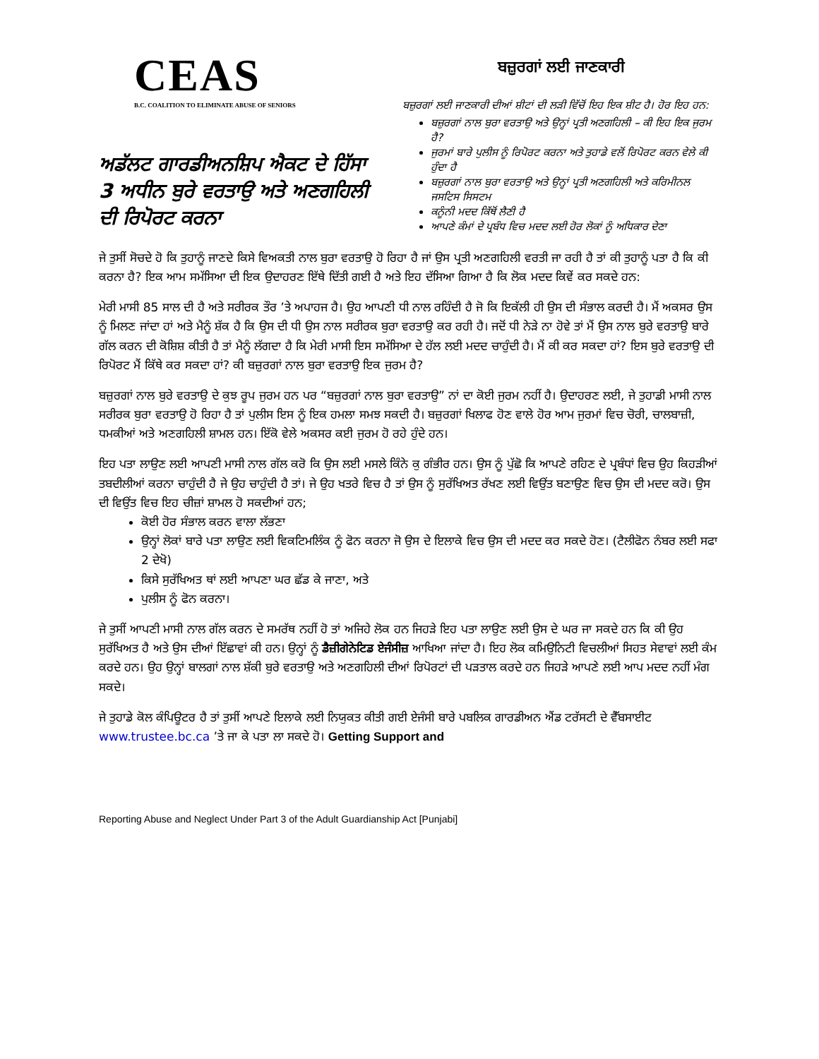CEAS
B.C. COALITION TO ELIMINATE ABUSE OF SENIORS
ਅਡੱਲਟ ਗਾਰਡੀਅਨਸ਼ਿਪ ਐਕਟ ਦੇ ਹਿੱਸਾ 3 ਅਧੀਨ ਬੁਰੇ ਵਰਤਾਉ ਅਤੇ ਅਣਗਹਿਲੀ ਦੀ ਰਿਪੋਰਟ ਕਰਨਾ
ਬਜ਼ੁਰਗਾਂ ਲਈ ਜਾਣਕਾਰੀ
ਬਜ਼ੁਰਗਾਂ ਲਈ ਜਾਣਕਾਰੀ ਦੀਆਂ ਸ਼ੀਟਾਂ ਦੀ ਲੜੀ ਵਿੱਚੋਂ ਇਹ ਇਕ ਸ਼ੀਟ ਹੈ। ਹੋਰ ਇਹ ਹਨ:
ਬਜ਼ੁਰਗਾਂ ਨਾਲ ਬੁਰਾ ਵਰਤਾਉ ਅਤੇ ਉਨ੍ਹਾਂ ਪ੍ਰਤੀ ਅਣਗਹਿਲੀ – ਕੀ ਇਹ ਇਕ ਜੁਰਮ ਹੈ?
ਜੁਰਮਾਂ ਬਾਰੇ ਪੁਲੀਸ ਨੂੰ ਰਿਪੋਰਟ ਕਰਨਾ ਅਤੇ ਤੁਹਾਡੇ ਵਲੋਂ ਰਿਪੋਰਟ ਕਰਨ ਵੇਲੇ ਕੀ ਹੁੰਦਾ ਹੈ
ਬਜ਼ੁਰਗਾਂ ਨਾਲ ਬੁਰਾ ਵਰਤਾਉ ਅਤੇ ਉਨ੍ਹਾਂ ਪ੍ਰਤੀ ਅਣਗਹਿਲੀ ਅਤੇ ਕਰਿਮੀਨਲ ਜਸਟਿਸ ਸਿਸਟਮ
ਕਨੂੰਨੀ ਮਦਦ ਕਿੱਥੋਂ ਲੈਣੀ ਹੈ
ਆਪਣੇ ਕੰਮਾਂ ਦੇ ਪ੍ਰਬੰਧ ਵਿਚ ਮਦਦ ਲਈ ਹੋਰ ਲੋਕਾਂ ਨੂੰ ਅਧਿਕਾਰ ਦੇਣਾ
ਜੇ ਤੁਸੀਂ ਸੋਚਦੇ ਹੋ ਕਿ ਤੁਹਾਨੂੰ ਜਾਣਦੇ ਕਿਸੇ ਵਿਅਕਤੀ ਨਾਲ ਬੁਰਾ ਵਰਤਾਉ ਹੋ ਰਿਹਾ ਹੈ ਜਾਂ ਉਸ ਪ੍ਰਤੀ ਅਣਗਹਿਲੀ ਵਰਤੀ ਜਾ ਰਹੀ ਹੈ ਤਾਂ ਕੀ ਤੁਹਾਨੂੰ ਪਤਾ ਹੈ ਕਿ ਕੀ ਕਰਨਾ ਹੈ? ਇਕ ਆਮ ਸਮੱਸਿਆ ਦੀ ਇਕ ਉਦਾਹਰਣ ਇੱਥੇ ਦਿੱਤੀ ਗਈ ਹੈ ਅਤੇ ਇਹ ਦੱਸਿਆ ਗਿਆ ਹੈ ਕਿ ਲੋਕ ਮਦਦ ਕਿਵੇਂ ਕਰ ਸਕਦੇ ਹਨ:
ਮੇਰੀ ਮਾਸੀ 85 ਸਾਲ ਦੀ ਹੈ ਅਤੇ ਸਰੀਰਕ ਤੌਰ ’ਤੇ ਅਪਾਹਜ ਹੈ। ਉਹ ਆਪਣੀ ਧੀ ਨਾਲ ਰਹਿੰਦੀ ਹੈ ਜੋ ਕਿ ਇਕੱਲੀ ਹੀ ਉਸ ਦੀ ਸੰਭਾਲ ਕਰਦੀ ਹੈ। ਮੈਂ ਅਕਸਰ ਉਸ ਨੂੰ ਮਿਲਣ ਜਾਂਦਾ ਹਾਂ ਅਤੇ ਮੈਨੂੰ ਸ਼ੱਕ ਹੈ ਕਿ ਉਸ ਦੀ ਧੀ ਉਸ ਨਾਲ ਸਰੀਰਕ ਬੁਰਾ ਵਰਤਾਉ ਕਰ ਰਹੀ ਹੈ। ਜਦੋਂ ਧੀ ਨੇੜੇ ਨਾ ਹੋਵੇ ਤਾਂ ਮੈਂ ਉਸ ਨਾਲ ਬੁਰੇ ਵਰਤਾਉ ਬਾਰੇ ਗੱਲ ਕਰਨ ਦੀ ਕੋਸ਼ਿਸ਼ ਕੀਤੀ ਹੈ ਤਾਂ ਮੈਨੂੰ ਲੱਗਦਾ ਹੈ ਕਿ ਮੇਰੀ ਮਾਸੀ ਇਸ ਸਮੱਸਿਆ ਦੇ ਹੱਲ ਲਈ ਮਦਦ ਚਾਹੁੰਦੀ ਹੈ। ਮੈਂ ਕੀ ਕਰ ਸਕਦਾ ਹਾਂ? ਇਸ ਬੁਰੇ ਵਰਤਾਉ ਦੀ ਰਿਪੋਰਟ ਮੈਂ ਕਿੱਥੇ ਕਰ ਸਕਦਾ ਹਾਂ? ਕੀ ਬਜ਼ੁਰਗਾਂ ਨਾਲ ਬੁਰਾ ਵਰਤਾਉ ਇਕ ਜੁਰਮ ਹੈ?
ਬਜ਼ੁਰਗਾਂ ਨਾਲ ਬੁਰੇ ਵਰਤਾਉ ਦੇ ਕੁਝ ਰੂਪ ਜੁਰਮ ਹਨ ਪਰ “ਬਜ਼ੁਰਗਾਂ ਨਾਲ ਬੁਰਾ ਵਰਤਾਉ” ਨਾਂ ਦਾ ਕੋਈ ਜੁਰਮ ਨਹੀਂ ਹੈ। ਉਦਾਹਰਣ ਲਈ, ਜੇ ਤੁਹਾਡੀ ਮਾਸੀ ਨਾਲ ਸਰੀਰਕ ਬੁਰਾ ਵਰਤਾਉ ਹੋ ਰਿਹਾ ਹੈ ਤਾਂ ਪੁਲੀਸ ਇਸ ਨੂੰ ਇਕ ਹਮਲਾ ਸਮਝ ਸਕਦੀ ਹੈ। ਬਜ਼ੁਰਗਾਂ ਖਿਲਾਫ ਹੋਣ ਵਾਲੇ ਹੋਰ ਆਮ ਜੁਰਮਾਂ ਵਿਚ ਚੋਰੀ, ਚਾਲਬਾਜ਼ੀ, ਧਮਕੀਆਂ ਅਤੇ ਅਣਗਹਿਲੀ ਸ਼ਾਮਲ ਹਨ। ਇੱਕੋ ਵੇਲੇ ਅਕਸਰ ਕਈ ਜੁਰਮ ਹੋ ਰਹੇ ਹੁੰਦੇ ਹਨ।
ਇਹ ਪਤਾ ਲਾਉਣ ਲਈ ਆਪਣੀ ਮਾਸੀ ਨਾਲ ਗੱਲ ਕਰੋ ਕਿ ਉਸ ਲਈ ਮਸਲੇ ਕਿੰਨੇ ਕੁ ਗੰਭੀਰ ਹਨ। ਉਸ ਨੂੰ ਪੁੱਛੋ ਕਿ ਆਪਣੇ ਰਹਿਣ ਦੇ ਪ੍ਰਬੰਧਾਂ ਵਿਚ ਉਹ ਕਿਹੜੀਆਂ ਤਬਦੀਲੀਆਂ ਕਰਨਾ ਚਾਹੁੰਦੀ ਹੈ ਜੇ ਉਹ ਚਾਹੁੰਦੀ ਹੈ ਤਾਂ। ਜੇ ਉਹ ਖਤਰੇ ਵਿਚ ਹੈ ਤਾਂ ਉਸ ਨੂੰ ਸੁਰੱਖਿਅਤ ਰੱਖਣ ਲਈ ਵਿਉਂਤ ਬਣਾਉਣ ਵਿਚ ਉਸ ਦੀ ਮਦਦ ਕਰੋ। ਉਸ ਦੀ ਵਿਉਂਤ ਵਿਚ ਇਹ ਚੀਜ਼ਾਂ ਸ਼ਾਮਲ ਹੋ ਸਕਦੀਆਂ ਹਨ;
ਕੋਈ ਹੋਰ ਸੰਭਾਲ ਕਰਨ ਵਾਲਾ ਲੱਭਣਾ
ਉਨ੍ਹਾਂ ਲੋਕਾਂ ਬਾਰੇ ਪਤਾ ਲਾਉਣ ਲਈ ਵਿਕਟਿਮਲਿੰਕ ਨੂੰ ਫੋਨ ਕਰਨਾ ਜੋ ਉਸ ਦੇ ਇਲਾਕੇ ਵਿਚ ਉਸ ਦੀ ਮਦਦ ਕਰ ਸਕਦੇ ਹੋਣ। (ਟੈਲੀਫੋਨ ਨੰਬਰ ਲਈ ਸਫਾ 2 ਦੇਖੋ)
ਕਿਸੇ ਸੁਰੱਖਿਅਤ ਥਾਂ ਲਈ ਆਪਣਾ ਘਰ ਛੱਡ ਕੇ ਜਾਣਾ, ਅਤੇ
ਪੁਲੀਸ ਨੂੰ ਫੋਨ ਕਰਨਾ।
ਜੇ ਤੁਸੀਂ ਆਪਣੀ ਮਾਸੀ ਨਾਲ ਗੱਲ ਕਰਨ ਦੇ ਸਮਰੱਥ ਨਹੀਂ ਹੋ ਤਾਂ ਅਜਿਹੇ ਲੋਕ ਹਨ ਜਿਹੜੇ ਇਹ ਪਤਾ ਲਾਉਣ ਲਈ ਉਸ ਦੇ ਘਰ ਜਾ ਸਕਦੇ ਹਨ ਕਿ ਕੀ ਉਹ ਸੁਰੱਖਿਅਤ ਹੈ ਅਤੇ ਉਸ ਦੀਆਂ ਇੱਛਾਵਾਂ ਕੀ ਹਨ। ਉਨ੍ਹਾਂ ਨੂੰ ਡੈਜ਼ੀਗੇਨੇਟਿਡ ਏਜੰਸੀਜ਼ ਆਖਿਆ ਜਾਂਦਾ ਹੈ। ਇਹ ਲੋਕ ਕਮਿਉਨਿਟੀ ਵਿਚਲੀਆਂ ਸਿਹਤ ਸੇਵਾਵਾਂ ਲਈ ਕੰਮ ਕਰਦੇ ਹਨ। ਉਹ ਉਨ੍ਹਾਂ ਬਾਲਗਾਂ ਨਾਲ ਸ਼ੱਕੀ ਬੁਰੇ ਵਰਤਾਉ ਅਤੇ ਅਣਗਹਿਲੀ ਦੀਆਂ ਰਿਪੋਰਟਾਂ ਦੀ ਪੜਤਾਲ ਕਰਦੇ ਹਨ ਜਿਹੜੇ ਆਪਣੇ ਲਈ ਆਪ ਮਦਦ ਨਹੀਂ ਮੰਗ ਸਕਦੇ।
ਜੇ ਤੁਹਾਡੇ ਕੋਲ ਕੰਪਿਊਟਰ ਹੈ ਤਾਂ ਤੁਸੀਂ ਆਪਣੇ ਇਲਾਕੇ ਲਈ ਨਿਯੁਕਤ ਕੀਤੀ ਗਈ ਏਜੰਸੀ ਬਾਰੇ ਪਬਲਿਕ ਗਾਰਡੀਅਨ ਐਂਡ ਟਰੱਸਟੀ ਦੇ ਵੈੱਬਸਾਈਟ www.trustee.bc.ca ’ਤੇ ਜਾ ਕੇ ਪਤਾ ਲਾ ਸਕਦੇ ਹੋ। Getting Support and
Reporting Abuse and Neglect Under Part 3 of the Adult Guardianship Act [Punjabi]